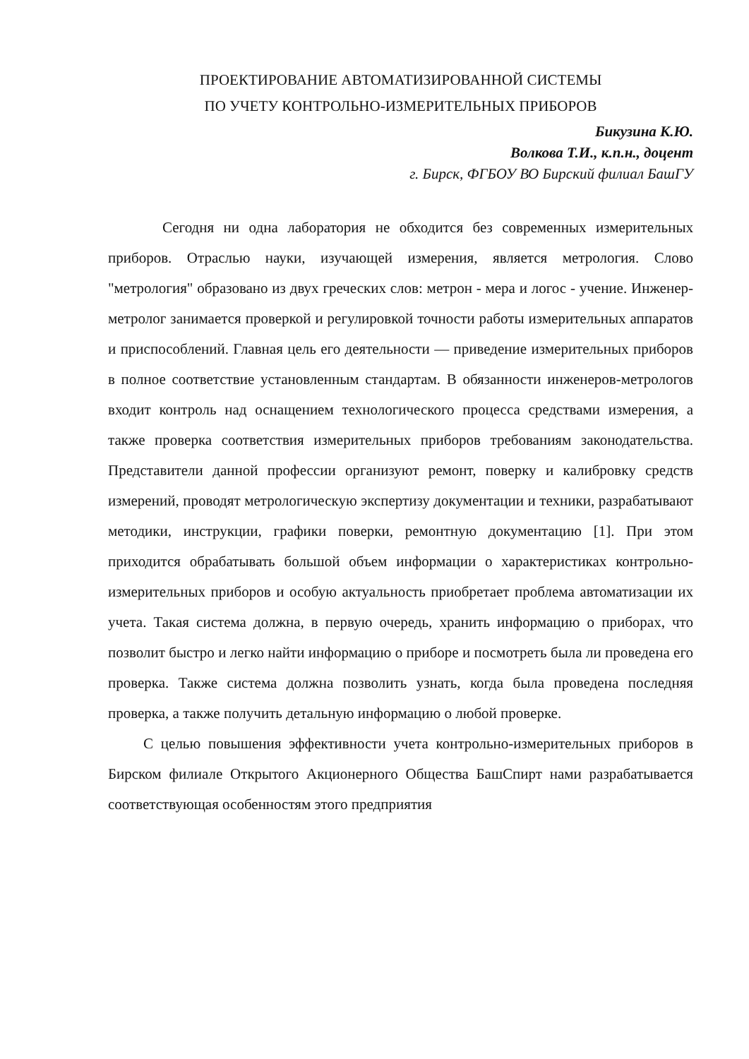ПРОЕКТИРОВАНИЕ АВТОМАТИЗИРОВАННОЙ СИСТЕМЫ
ПО УЧЕТУ КОНТРОЛЬНО-ИЗМЕРИТЕЛЬНЫХ ПРИБОРОВ
Бикузина К.Ю.
Волкова Т.И., к.п.н., доцент
г. Бирск, ФГБОУ ВО Бирский филиал БашГУ
Сегодня ни одна лаборатория не обходится без современных измерительных приборов. Отраслью науки, изучающей измерения, является метрология. Слово "метрология" образовано из двух греческих слов: метрон - мера и логос - учение. Инженер-метролог занимается проверкой и регулировкой точности работы измерительных аппаратов и приспособлений. Главная цель его деятельности — приведение измерительных приборов в полное соответствие установленным стандартам. В обязанности инженеров-метрологов входит контроль над оснащением технологического процесса средствами измерения, а также проверка соответствия измерительных приборов требованиям законодательства. Представители данной профессии организуют ремонт, поверку и калибровку средств измерений, проводят метрологическую экспертизу документации и техники, разрабатывают методики, инструкции, графики поверки, ремонтную документацию [1]. При этом приходится обрабатывать большой объем информации о характеристиках контрольно-измерительных приборов и особую актуальность приобретает проблема автоматизации их учета. Такая система должна, в первую очередь, хранить информацию о приборах, что позволит быстро и легко найти информацию о приборе и посмотреть была ли проведена его проверка. Также система должна позволить узнать, когда была проведена последняя проверка, а также получить детальную информацию о любой проверке.
С целью повышения эффективности учета контрольно-измерительных приборов в Бирском филиале Открытого Акционерного Общества БашСпирт нами разрабатывается соответствующая особенностям этого предприятия